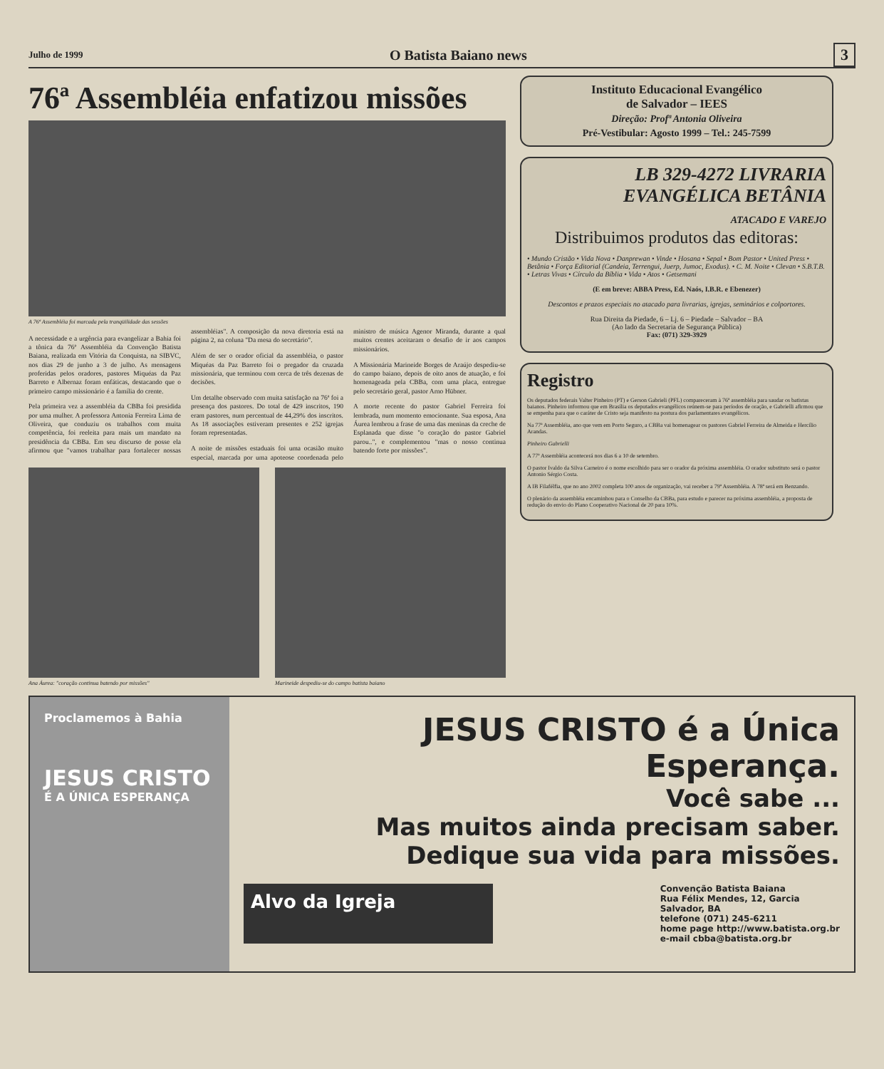Julho de 1999 O Batista Baiano news 3
76ª Assembléia enfatizou missões
A 76ª Assembléia foi marcada pela tranqüilidade das sessões
A necessidade e a urgência para evangelizar a Bahia foi a tônica da 76ª Assembléia da Convenção Batista Baiana, realizada em Vitória da Conquista, na SIBVC, nos dias 29 de junho a 3 de julho. As mensagens proferidas pelos oradores, pastores Miquéas da Paz Barreto e Albernaz foram enfáticas, destacando que o primeiro campo missionário é a família do crente.
Pela primeira vez a assembléia da CBBa foi presidida por uma mulher. A professora Antonia Ferreira Lima de Oliveira, que conduziu os trabalhos com muita competência, foi reeleita para mais um mandato na presidência da CBBa. Em seu discurso de posse ela afirmou que "vamos trabalhar para fortalecer nossas assembléias". A composição da nova diretoria está na página 2, na coluna "Da mesa do secretário".
Além de ser o orador oficial da assembléia, o pastor Miquéas da Paz Barreto foi o pregador da cruzada missionária, que terminou com cerca de três dezenas de decisões.
Um detalhe observado com muita satisfação na 76ª foi a presença dos pastores. Do total de 429 inscritos, 190 eram pastores, num percentual de 44,29% dos inscritos. As 18 associações estiveram presentes e 252 igrejas foram representadas.
A noite de missões estaduais foi uma ocasião muito especial, marcada por uma apoteose coordenada pelo ministro de música Agenor Miranda, durante a qual muitos crentes aceitaram o desafio de ir aos campos missionários.
A Missionária Marineide Borges de Araújo despediu-se do campo baiano, depois de oito anos de atuação, e foi homenageada pela CBBa, com uma placa, entregue pelo secretário geral, pastor Arno Hübner.
A morte recente do pastor Gabriel Ferreira foi lembrada, num momento emocionante. Sua esposa, Ana Áurea lembrou a frase de uma das meninas da creche de Esplanada que disse "o coração do pastor Gabriel parou..", e complementou "mas o nosso continua batendo forte por missões".
Ana Áurea: "coração continua batendo por missões"
Marineide despediu-se do campo batista baiano
Instituto Educacional Evangélico
de Salvador – IEES
Direção: Profª Antonia Oliveira
Pré-Vestibular: Agosto 1999 – Tel.: 245-7599
LB 329-4272 LIVRARIA EVANGÉLICA BETÂNIA
ATACADO E VAREJO
Distribuimos produtos das editoras:
• Mundo Cristão • Vida Nova • Danprewan • Vinde • Hosana • Sepal • Bom Pastor • United Press • Betânia • Força Editorial (Candeia, Terrengui, Juerp, Jumoc, Exodus). • C. M. Noite • Clevan • S.B.T.B. • Letras Vivas • Círculo da Bíblia • Vida • Atos • Getsemani
(E em breve: ABBA Press, Ed. Naós, I.B.R. e Ebenezer)
Descontos e prazos especiais no atacado para livrarias, igrejas, seminários e colportores.
Rua Direita da Piedade, 6 – Lj. 6 – Piedade – Salvador – BA
(Ao lado da Secretaria de Segurança Pública)
Fax: (071) 329-3929
Registro
Os deputados federais Valter Pinheiro (PT) e Gerson Gabrieli (PFL) compareceram à 76ª assembléia para saudar os batistas baianos. Pinheiro informou que em Brasília os deputados evangélicos reúnem-se para períodos de oração, e Gabrielli afirmou que se empenha para que o caráter de Cristo seja manifesto na postura dos parlamentares evangélicos.
Na 77ª Assembléia, ano que vem em Porto Seguro, a CBBa vai homenagear os pastores Gabriel Ferreira de Almeida e Hercílio Arandas.
Pinheiro Gabrielli
A 77ª Assembléia acontecerá nos dias 6 a 10 de setembro.
O pastor Ivaldo da Silva Carneiro é o nome escolhido para ser o orador da próxima assembléia. O orador substituto será o pastor Antonio Sérgio Costa.
A IB Filafélfia, que no ano 2002 completa 100 anos de organização, vai receber a 79ª Assembléia. A 78ª será em Benzando.
O plenário da assembléia encaminhou para o Conselho da CBBa, para estudo e parecer na próxima assembléia, a proposta de redução do envio do Plano Cooperativo Nacional de 20 para 10%.
Proclamemos à Bahia
JESUS CRISTO
É A ÚNICA ESPERANÇA
JESUS CRISTO é a Única Esperança.
Você sabe ...
Mas muitos ainda precisam saber.
Dedique sua vida para missões.
Alvo da Igreja
Convenção Batista Baiana
Rua Félix Mendes, 12, Garcia
Salvador, BA
telefone (071) 245-6211
home page http://www.batista.org.br
e-mail cbba@batista.org.br